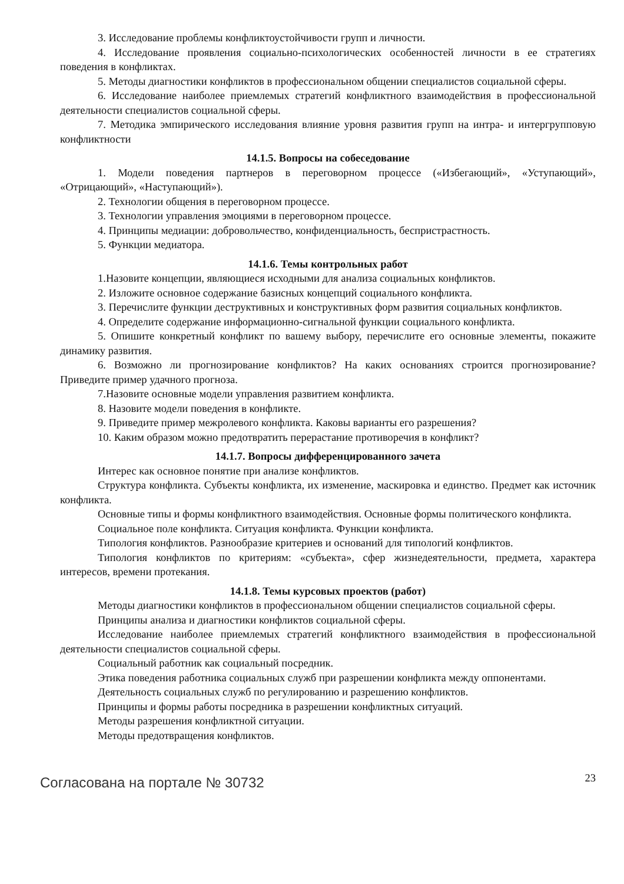3. Исследование проблемы конфликтоустойчивости групп и личности.
4. Исследование проявления социально-психологических особенностей личности в ее стратегиях поведения в конфликтах.
5. Методы диагностики конфликтов в профессиональном общении специалистов социальной сферы.
6. Исследование наиболее приемлемых стратегий конфликтного взаимодействия в профессиональной деятельности специалистов социальной сферы.
7. Методика эмпирического исследования влияние уровня развития групп на интра- и интергрупповую конфликтности
14.1.5. Вопросы на собеседование
1. Модели поведения партнеров в переговорном процессе («Избегающий», «Уступающий», «Отрицающий», «Наступающий»).
2. Технологии общения в переговорном процессе.
3. Технологии управления эмоциями в переговорном процессе.
4. Принципы медиации: добровольчество, конфиденциальность, беспристрастность.
5. Функции медиатора.
14.1.6. Темы контрольных работ
1.Назовите концепции, являющиеся исходными для анализа социальных конфликтов.
2. Изложите основное содержание базисных концепций социального конфликта.
3. Перечислите функции деструктивных и конструктивных форм развития социальных конфликтов.
4. Определите содержание информационно-сигнальной функции социального конфликта.
5. Опишите конкретный конфликт по вашему выбору, перечислите его основные элементы, покажите динамику развития.
6. Возможно ли прогнозирование конфликтов? На каких основаниях строится прогнозирование? Приведите пример удачного прогноза.
7.Назовите основные модели управления развитием конфликта.
8. Назовите модели поведения в конфликте.
9. Приведите пример межролевого конфликта. Каковы варианты его разрешения?
10. Каким образом можно предотвратить перерастание противоречия в конфликт?
14.1.7. Вопросы дифференцированного зачета
Интерес как основное понятие при анализе конфликтов.
Структура конфликта. Субъекты конфликта, их изменение, маскировка и единство. Предмет как источник конфликта.
Основные типы и формы конфликтного взаимодействия. Основные формы политического конфликта.
Социальное поле конфликта. Ситуация конфликта. Функции конфликта.
Типология конфликтов. Разнообразие критериев и оснований для типологий конфликтов.
Типология конфликтов по критериям: «субъекта», сфер жизнедеятельности, предмета, характера интересов, времени протекания.
14.1.8. Темы курсовых проектов (работ)
Методы диагностики конфликтов в профессиональном общении специалистов социальной сферы.
Принципы анализа и диагностики конфликтов социальной сферы.
Исследование наиболее приемлемых стратегий конфликтного взаимодействия в профессиональной деятельности специалистов социальной сферы.
Социальный работник как социальный посредник.
Этика поведения работника социальных служб при разрешении конфликта между оппонентами.
Деятельность социальных служб по регулированию и разрешению конфликтов.
Принципы и формы работы посредника в разрешении конфликтных ситуаций.
Методы разрешения конфликтной ситуации.
Методы предотвращения конфликтов.
Согласована на портале № 30732 23